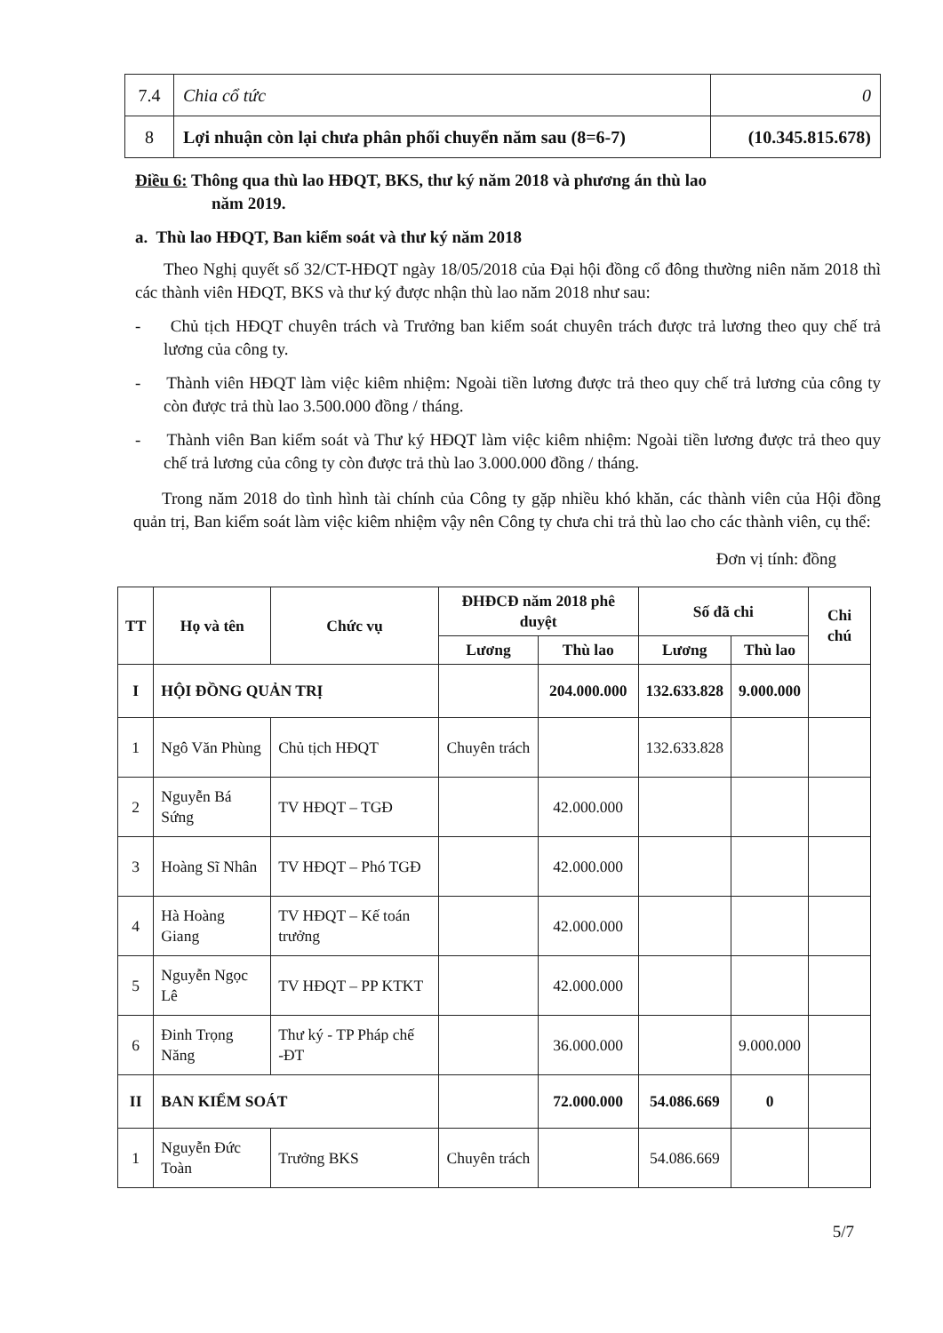| 7.4 | Chia cổ tức | 0 |
| 8 | Lợi nhuận còn lại chưa phân phối chuyển năm sau (8=6-7) | (10.345.815.678) |
Điều 6: Thông qua thù lao HĐQT, BKS, thư ký năm 2018 và phương án thù lao
năm 2019.
a. Thù lao HĐQT, Ban kiểm soát và thư ký năm 2018
Theo Nghị quyết số 32/CT-HĐQT ngày 18/05/2018 của Đại hội đồng cổ đông thường niên năm 2018 thì các thành viên HĐQT, BKS và thư ký được nhận thù lao năm 2018 như sau:
- Chủ tịch HĐQT chuyên trách và Trưởng ban kiểm soát chuyên trách được trả lương theo quy chế trả lương của công ty.
- Thành viên HĐQT làm việc kiêm nhiệm: Ngoài tiền lương được trả theo quy chế trả lương của công ty còn được trả thù lao 3.500.000 đồng / tháng.
- Thành viên Ban kiểm soát và Thư ký HĐQT làm việc kiêm nhiệm: Ngoài tiền lương được trả theo quy chế trả lương của công ty còn được trả thù lao 3.000.000 đồng / tháng.
Trong năm 2018 do tình hình tài chính của Công ty gặp nhiều khó khăn, các thành viên của Hội đồng quản trị, Ban kiểm soát làm việc kiêm nhiệm vậy nên Công ty chưa chi trả thù lao cho các thành viên, cụ thể:
Đơn vị tính: đồng
| TT | Họ và tên | Chức vụ | ĐHĐCĐ năm 2018 phê duyệt | | Số đã chi | | Chi chú |
| --- | --- | --- | --- | --- | --- | --- | --- |
| | | | Lương | Thù lao | Lương | Thù lao | |
| I | HỘI ĐỒNG QUẢN TRỊ | | | 204.000.000 | 132.633.828 | 9.000.000 | |
| 1 | Ngô Văn Phùng | Chủ tịch HĐQT | Chuyên trách | | 132.633.828 | | |
| 2 | Nguyễn Bá Sứng | TV HĐQT – TGĐ | | 42.000.000 | | | |
| 3 | Hoàng Sĩ Nhân | TV HĐQT – Phó TGĐ | | 42.000.000 | | | |
| 4 | Hà Hoàng Giang | TV HĐQT – Kế toán trưởng | | 42.000.000 | | | |
| 5 | Nguyễn Ngọc Lê | TV HĐQT – PP KTKT | | 42.000.000 | | | |
| 6 | Đinh Trọng Năng | Thư ký - TP Pháp chế -ĐT | | 36.000.000 | | 9.000.000 | |
| II | BAN KIỂM SOÁT | | | 72.000.000 | 54.086.669 | 0 | |
| 1 | Nguyễn Đức Toàn | Trưởng BKS | Chuyên trách | | 54.086.669 | | |
5/7